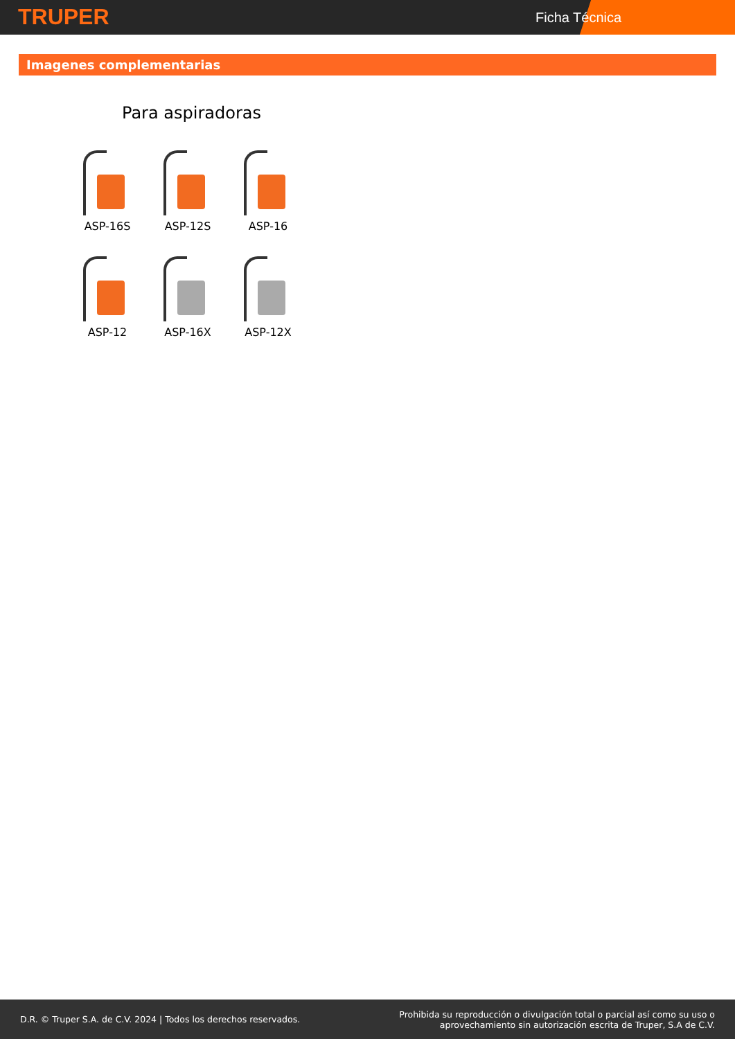TRUPER Ficha Técnica
Imagenes complementarias
Para aspiradoras
ASP-16S
ASP-12S
ASP-16
ASP-12
ASP-16X
ASP-12X
D.R. © Truper S.A. de C.V. 2024 | Todos los derechos reservados.
Prohibida su reproducción o divulgación total o parcial así como su uso o
aprovechamiento sin autorización escrita de Truper, S.A de C.V.